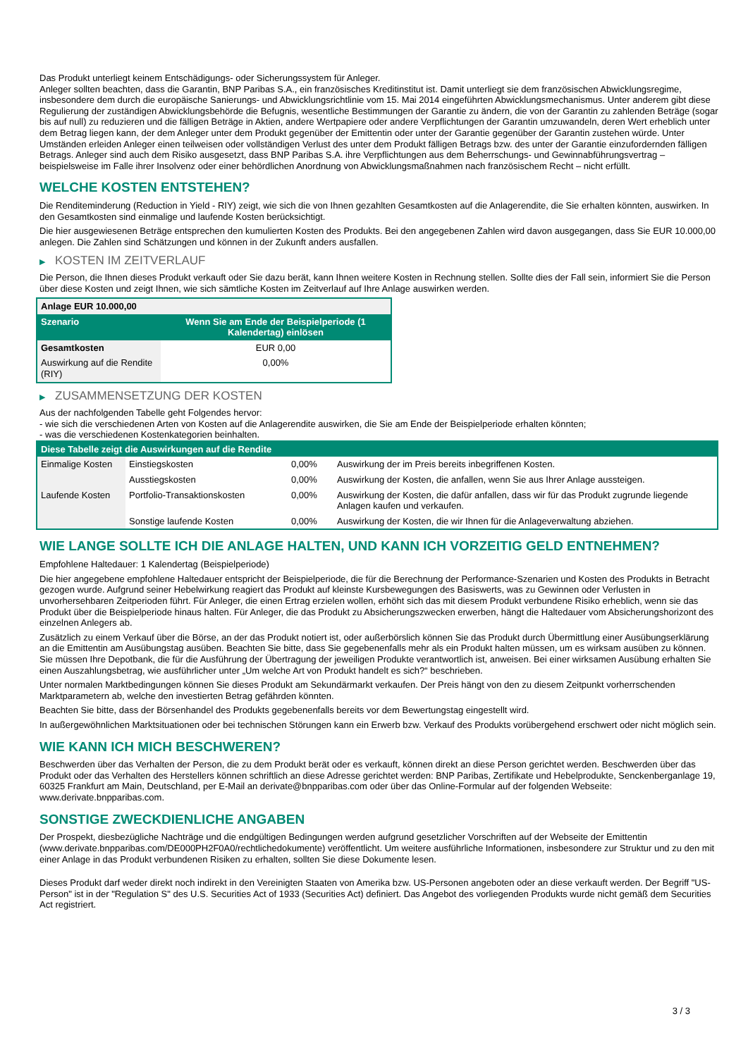Das Produkt unterliegt keinem Entschädigungs- oder Sicherungssystem für Anleger.
Anleger sollten beachten, dass die Garantin, BNP Paribas S.A., ein französisches Kreditinstitut ist. Damit unterliegt sie dem französischen Abwicklungsregime, insbesondere dem durch die europäische Sanierungs- und Abwicklungsrichtlinie vom 15. Mai 2014 eingeführten Abwicklungsmechanismus. Unter anderem gibt diese Regulierung der zuständigen Abwicklungsbehörde die Befugnis, wesentliche Bestimmungen der Garantie zu ändern, die von der Garantin zu zahlenden Beträge (sogar bis auf null) zu reduzieren und die fälligen Beträge in Aktien, andere Wertpapiere oder andere Verpflichtungen der Garantin umzuwandeln, deren Wert erheblich unter dem Betrag liegen kann, der dem Anleger unter dem Produkt gegenüber der Emittentin oder unter der Garantie gegenüber der Garantin zustehen würde. Unter Umständen erleiden Anleger einen teilweisen oder vollständigen Verlust des unter dem Produkt fälligen Betrags bzw. des unter der Garantie einzufordernden fälligen Betrags. Anleger sind auch dem Risiko ausgesetzt, dass BNP Paribas S.A. ihre Verpflichtungen aus dem Beherrschungs- und Gewinnabführungsvertrag – beispielsweise im Falle ihrer Insolvenz oder einer behördlichen Anordnung von Abwicklungsmaßnahmen nach französischem Recht – nicht erfüllt.
WELCHE KOSTEN ENTSTEHEN?
Die Renditeminderung (Reduction in Yield - RIY) zeigt, wie sich die von Ihnen gezahlten Gesamtkosten auf die Anlagerendite, die Sie erhalten könnten, auswirken. In den Gesamtkosten sind einmalige und laufende Kosten berücksichtigt.
Die hier ausgewiesenen Beträge entsprechen den kumulierten Kosten des Produkts. Bei den angegebenen Zahlen wird davon ausgegangen, dass Sie EUR 10.000,00 anlegen. Die Zahlen sind Schätzungen und können in der Zukunft anders ausfallen.
▶ KOSTEN IM ZEITVERLAUF
Die Person, die Ihnen dieses Produkt verkauft oder Sie dazu berät, kann Ihnen weitere Kosten in Rechnung stellen. Sollte dies der Fall sein, informiert Sie die Person über diese Kosten und zeigt Ihnen, wie sich sämtliche Kosten im Zeitverlauf auf Ihre Anlage auswirken werden.
| Anlage EUR 10.000,00 | |
| --- | --- |
| Szenario | Wenn Sie am Ende der Beispielperiode (1 Kalendertag) einlösen |
| Gesamtkosten | EUR 0,00 |
| Auswirkung auf die Rendite (RIY) | 0,00% |
▶ ZUSAMMENSETZUNG DER KOSTEN
Aus der nachfolgenden Tabelle geht Folgendes hervor:
- wie sich die verschiedenen Arten von Kosten auf die Anlagerendite auswirken, die Sie am Ende der Beispielperiode erhalten könnten;
- was die verschiedenen Kostenkategorien beinhalten.
| Diese Tabelle zeigt die Auswirkungen auf die Rendite | | | |
| --- | --- | --- | --- |
| Einmalige Kosten | Einstiegskosten | 0,00% | Auswirkung der im Preis bereits inbegriffenen Kosten. |
| | Ausstiegskosten | 0,00% | Auswirkung der Kosten, die anfallen, wenn Sie aus Ihrer Anlage aussteigen. |
| Laufende Kosten | Portfolio-Transaktionskosten | 0,00% | Auswirkung der Kosten, die dafür anfallen, dass wir für das Produkt zugrunde liegende Anlagen kaufen und verkaufen. |
| | Sonstige laufende Kosten | 0,00% | Auswirkung der Kosten, die wir Ihnen für die Anlageverwaltung abziehen. |
WIE LANGE SOLLTE ICH DIE ANLAGE HALTEN, UND KANN ICH VORZEITIG GELD ENTNEHMEN?
Empfohlene Haltedauer: 1 Kalendertag (Beispielperiode)
Die hier angegebene empfohlene Haltedauer entspricht der Beispielperiode, die für die Berechnung der Performance-Szenarien und Kosten des Produkts in Betracht gezogen wurde. Aufgrund seiner Hebelwirkung reagiert das Produkt auf kleinste Kursbewegungen des Basiswerts, was zu Gewinnen oder Verlusten in unvorhersehbaren Zeitperioden führt. Für Anleger, die einen Ertrag erzielen wollen, erhöht sich das mit diesem Produkt verbundene Risiko erheblich, wenn sie das Produkt über die Beispielperiode hinaus halten. Für Anleger, die das Produkt zu Absicherungszwecken erwerben, hängt die Haltedauer vom Absicherungshorizont des einzelnen Anlegers ab.
Zusätzlich zu einem Verkauf über die Börse, an der das Produkt notiert ist, oder außerbörslich können Sie das Produkt durch Übermittlung einer Ausübungserklärung an die Emittentin am Ausübungstag ausüben. Beachten Sie bitte, dass Sie gegebenenfalls mehr als ein Produkt halten müssen, um es wirksam ausüben zu können. Sie müssen Ihre Depotbank, die für die Ausführung der Übertragung der jeweiligen Produkte verantwortlich ist, anweisen. Bei einer wirksamen Ausübung erhalten Sie einen Auszahlungsbetrag, wie ausführlicher unter „Um welche Art von Produkt handelt es sich?“ beschrieben.
Unter normalen Marktbedingungen können Sie dieses Produkt am Sekundärmarkt verkaufen. Der Preis hängt von den zu diesem Zeitpunkt vorherrschenden Marktparametern ab, welche den investierten Betrag gefährden könnten.
Beachten Sie bitte, dass der Börsenhandel des Produkts gegebenenfalls bereits vor dem Bewertungstag eingestellt wird.
In außergewöhnlichen Marktsituationen oder bei technischen Störungen kann ein Erwerb bzw. Verkauf des Produkts vorübergehend erschwert oder nicht möglich sein.
WIE KANN ICH MICH BESCHWEREN?
Beschwerden über das Verhalten der Person, die zu dem Produkt berät oder es verkauft, können direkt an diese Person gerichtet werden. Beschwerden über das Produkt oder das Verhalten des Herstellers können schriftlich an diese Adresse gerichtet werden: BNP Paribas, Zertifikate und Hebelprodukte, Senckenberganlage 19, 60325 Frankfurt am Main, Deutschland, per E-Mail an derivate@bnpparibas.com oder über das Online-Formular auf der folgenden Webseite: www.derivate.bnpparibas.com.
SONSTIGE ZWECKDIENLICHE ANGABEN
Der Prospekt, diesbezügliche Nachträge und die endgültigen Bedingungen werden aufgrund gesetzlicher Vorschriften auf der Webseite der Emittentin (www.derivate.bnpparibas.com/DE000PH2F0A0/rechtlichedokumente) veröffentlicht. Um weitere ausführliche Informationen, insbesondere zur Struktur und zu den mit einer Anlage in das Produkt verbundenen Risiken zu erhalten, sollten Sie diese Dokumente lesen.
Dieses Produkt darf weder direkt noch indirekt in den Vereinigten Staaten von Amerika bzw. US-Personen angeboten oder an diese verkauft werden. Der Begriff "US-Person" ist in der "Regulation S" des U.S. Securities Act of 1933 (Securities Act) definiert. Das Angebot des vorliegenden Produkts wurde nicht gemäß dem Securities Act registriert.
3 / 3